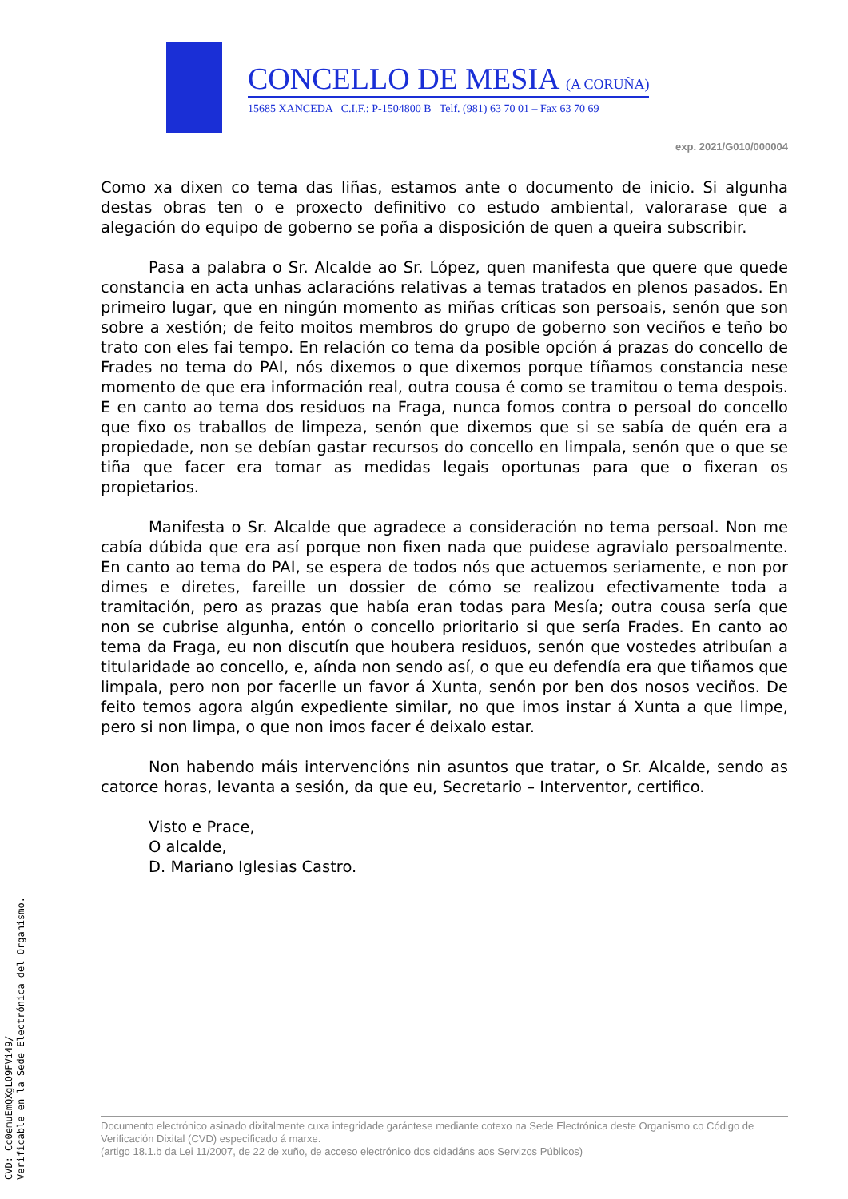CONCELLO DE MESIA (A CORUÑA)
15685 XANCEDA C.I.F.: P-1504800 B Telf. (981) 63 70 01 – Fax 63 70 69
exp. 2021/G010/000004
Como xa dixen co tema das liñas, estamos ante o documento de inicio. Si algunha destas obras ten o e proxecto definitivo co estudo ambiental, valorarase que a alegación do equipo de goberno se poña a disposición de quen a queira subscribir.
Pasa a palabra o Sr. Alcalde ao Sr. López, quen manifesta que quere que quede constancia en acta unhas aclaracións relativas a temas tratados en plenos pasados. En primeiro lugar, que en ningún momento as miñas críticas son persoais, senón que son sobre a xestión; de feito moitos membros do grupo de goberno son veciños e teño bo trato con eles fai tempo. En relación co tema da posible opción á prazas do concello de Frades no tema do PAI, nós dixemos o que dixemos porque tíñamos constancia nese momento de que era información real, outra cousa é como se tramitou o tema despois. E en canto ao tema dos residuos na Fraga, nunca fomos contra o persoal do concello que fixo os traballos de limpeza, senón que dixemos que si se sabía de quén era a propiedade, non se debían gastar recursos do concello en limpala, senón que o que se tiña que facer era tomar as medidas legais oportunas para que o fixeran os propietarios.
Manifesta o Sr. Alcalde que agradece a consideración no tema persoal. Non me cabía dúbida que era así porque non fixen nada que puidese agravialo persoalmente. En canto ao tema do PAI, se espera de todos nós que actuemos seriamente, e non por dimes e diretes, fareille un dossier de cómo se realizou efectivamente toda a tramitación, pero as prazas que había eran todas para Mesía; outra cousa sería que non se cubrise algunha, entón o concello prioritario si que sería Frades. En canto ao tema da Fraga, eu non discutín que houbera residuos, senón que vostedes atribuían a titularidade ao concello, e, aínda non sendo así, o que eu defendía era que tiñamos que limpala, pero non por facerlle un favor á Xunta, senón por ben dos nosos veciños. De feito temos agora algún expediente similar, no que imos instar á Xunta a que limpe, pero si non limpa, o que non imos facer é deixalo estar.
Non habendo máis intervencións nin asuntos que tratar, o Sr. Alcalde, sendo as catorce horas, levanta a sesión, da que eu, Secretario – Interventor, certifico.
Visto e Prace,
O alcalde,
D. Mariano Iglesias Castro.
Documento electrónico asinado dixitalmente cuxa integridade garántese mediante cotexo na Sede Electrónica deste Organismo co Código de Verificación Dixital (CVD) especificado á marxe.
(artigo 18.1.b da Lei 11/2007, de 22 de xuño, de acceso electrónico dos cidadáns aos Servizos Públicos)
CVD: Cc0emuEmQXgLO9FVi49/
Verificable en la Sede Electrónica del Organismo.